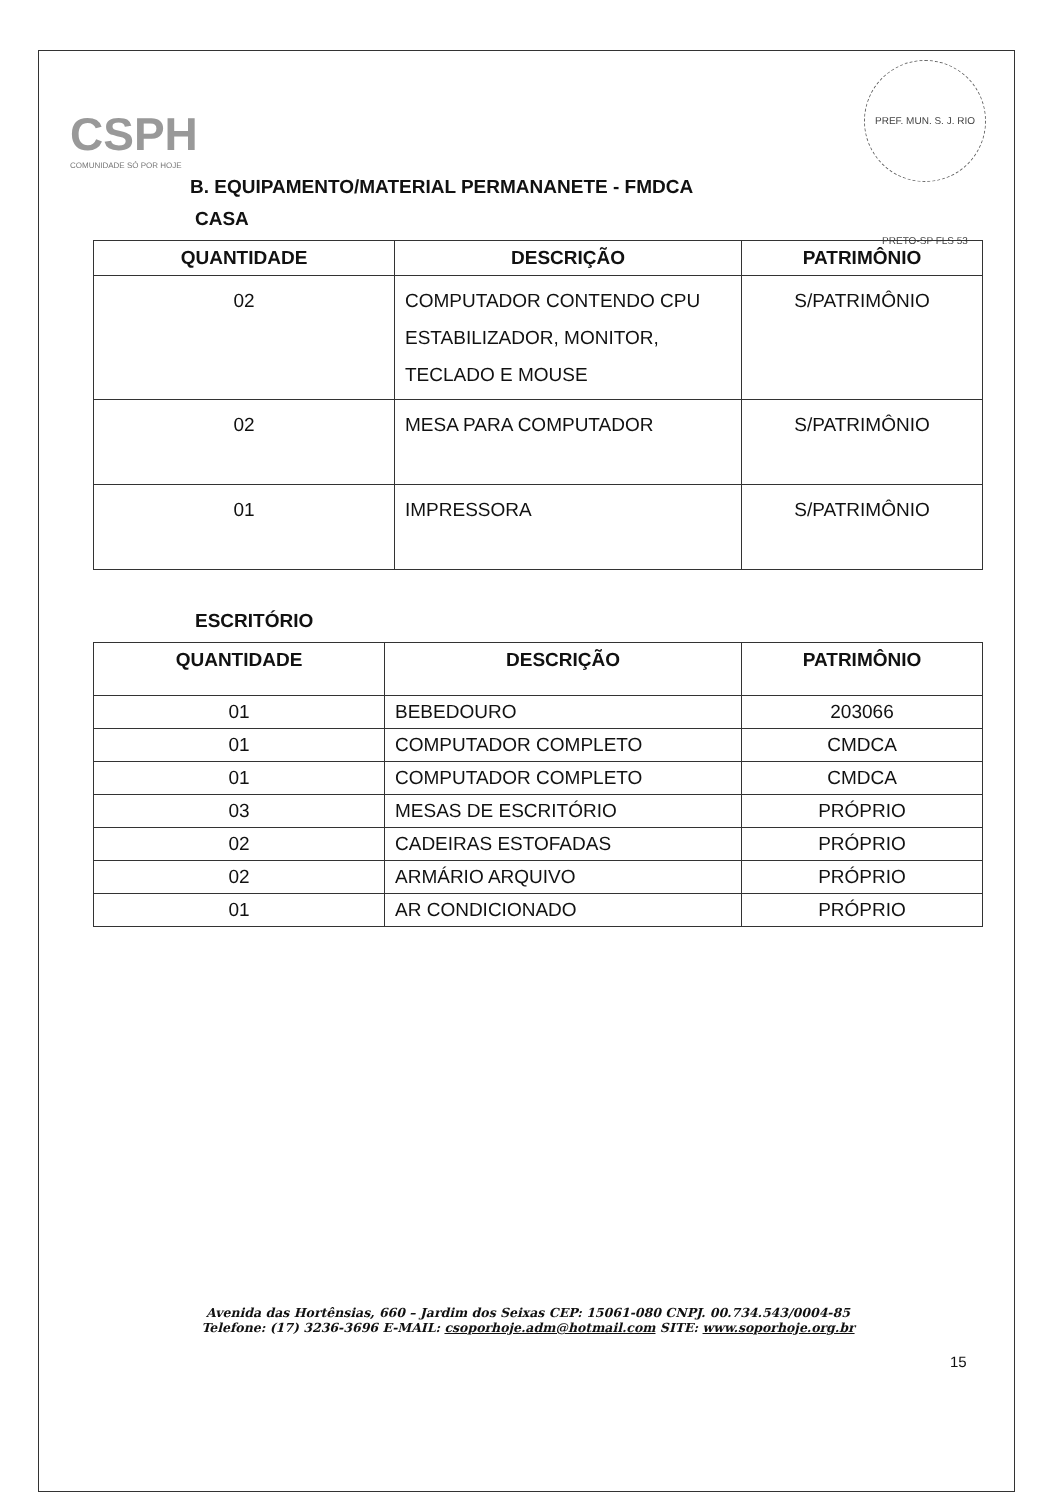PREF. MUN. S. J. RIO PRETO-SP FLS 53
CSPH
COMUNIDADE SÓ POR HOJE
B. EQUIPAMENTO/MATERIAL PERMANANETE - FMDCA
CASA
| QUANTIDADE | DESCRIÇÃO | PATRIMÔNIO |
| --- | --- | --- |
| 02 | COMPUTADOR CONTENDO CPU ESTABILIZADOR, MONITOR, TECLADO E MOUSE | S/PATRIMÔNIO |
| 02 | MESA PARA COMPUTADOR | S/PATRIMÔNIO |
| 01 | IMPRESSORA | S/PATRIMÔNIO |
ESCRITÓRIO
| QUANTIDADE | DESCRIÇÃO | PATRIMÔNIO |
| --- | --- | --- |
| 01 | BEBEDOURO | 203066 |
| 01 | COMPUTADOR COMPLETO | CMDCA |
| 01 | COMPUTADOR COMPLETO | CMDCA |
| 03 | MESAS DE ESCRITÓRIO | PRÓPRIO |
| 02 | CADEIRAS ESTOFADAS | PRÓPRIO |
| 02 | ARMÁRIO ARQUIVO | PRÓPRIO |
| 01 | AR CONDICIONADO | PRÓPRIO |
Avenida das Hortênsias, 660 – Jardim dos Seixas CEP: 15061-080 CNPJ. 00.734.543/0004-85
Telefone: (17) 3236-3696 E-MAIL: csoporhoje.adm@hotmail.com SITE: www.soporhoje.org.br
15